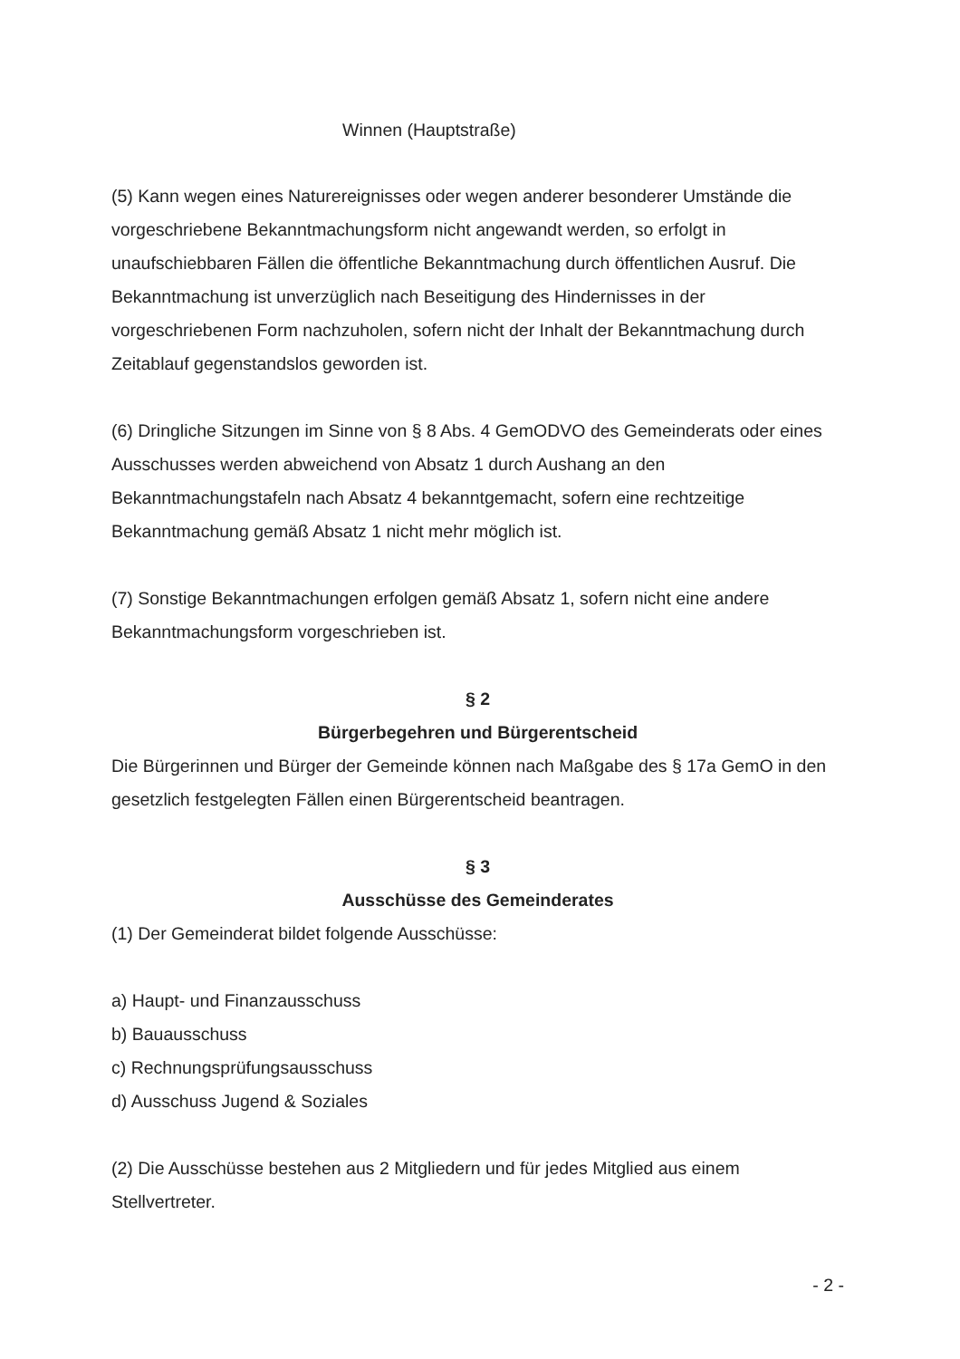Winnen (Hauptstraße)
(5) Kann wegen eines Naturereignisses oder wegen anderer besonderer Umstände die vorgeschriebene Bekanntmachungsform nicht angewandt werden, so erfolgt in unaufschiebbaren Fällen die öffentliche Bekanntmachung durch öffentlichen Ausruf. Die Bekanntmachung ist unverzüglich nach Beseitigung des Hindernisses in der vorgeschriebenen Form nachzuholen, sofern nicht der Inhalt der Bekanntmachung durch Zeitablauf gegenstandslos geworden ist.
(6) Dringliche Sitzungen im Sinne von § 8 Abs. 4 GemODVO des Gemeinderats oder eines Ausschusses werden abweichend von Absatz 1 durch Aushang an den Bekanntmachungstafeln nach Absatz 4 bekanntgemacht, sofern eine rechtzeitige Bekanntmachung gemäß Absatz 1 nicht mehr möglich ist.
(7) Sonstige Bekanntmachungen erfolgen gemäß Absatz 1, sofern nicht eine andere Bekanntmachungsform vorgeschrieben ist.
§ 2
Bürgerbegehren und Bürgerentscheid
Die Bürgerinnen und Bürger der Gemeinde können nach Maßgabe des § 17a GemO in den gesetzlich festgelegten Fällen einen Bürgerentscheid beantragen.
§ 3
Ausschüsse des Gemeinderates
(1) Der Gemeinderat bildet folgende Ausschüsse:
a) Haupt- und Finanzausschuss
b) Bauausschuss
c) Rechnungsprüfungsausschuss
d) Ausschuss Jugend & Soziales
(2) Die Ausschüsse bestehen aus 2 Mitgliedern und für jedes Mitglied aus einem Stellvertreter.
- 2 -